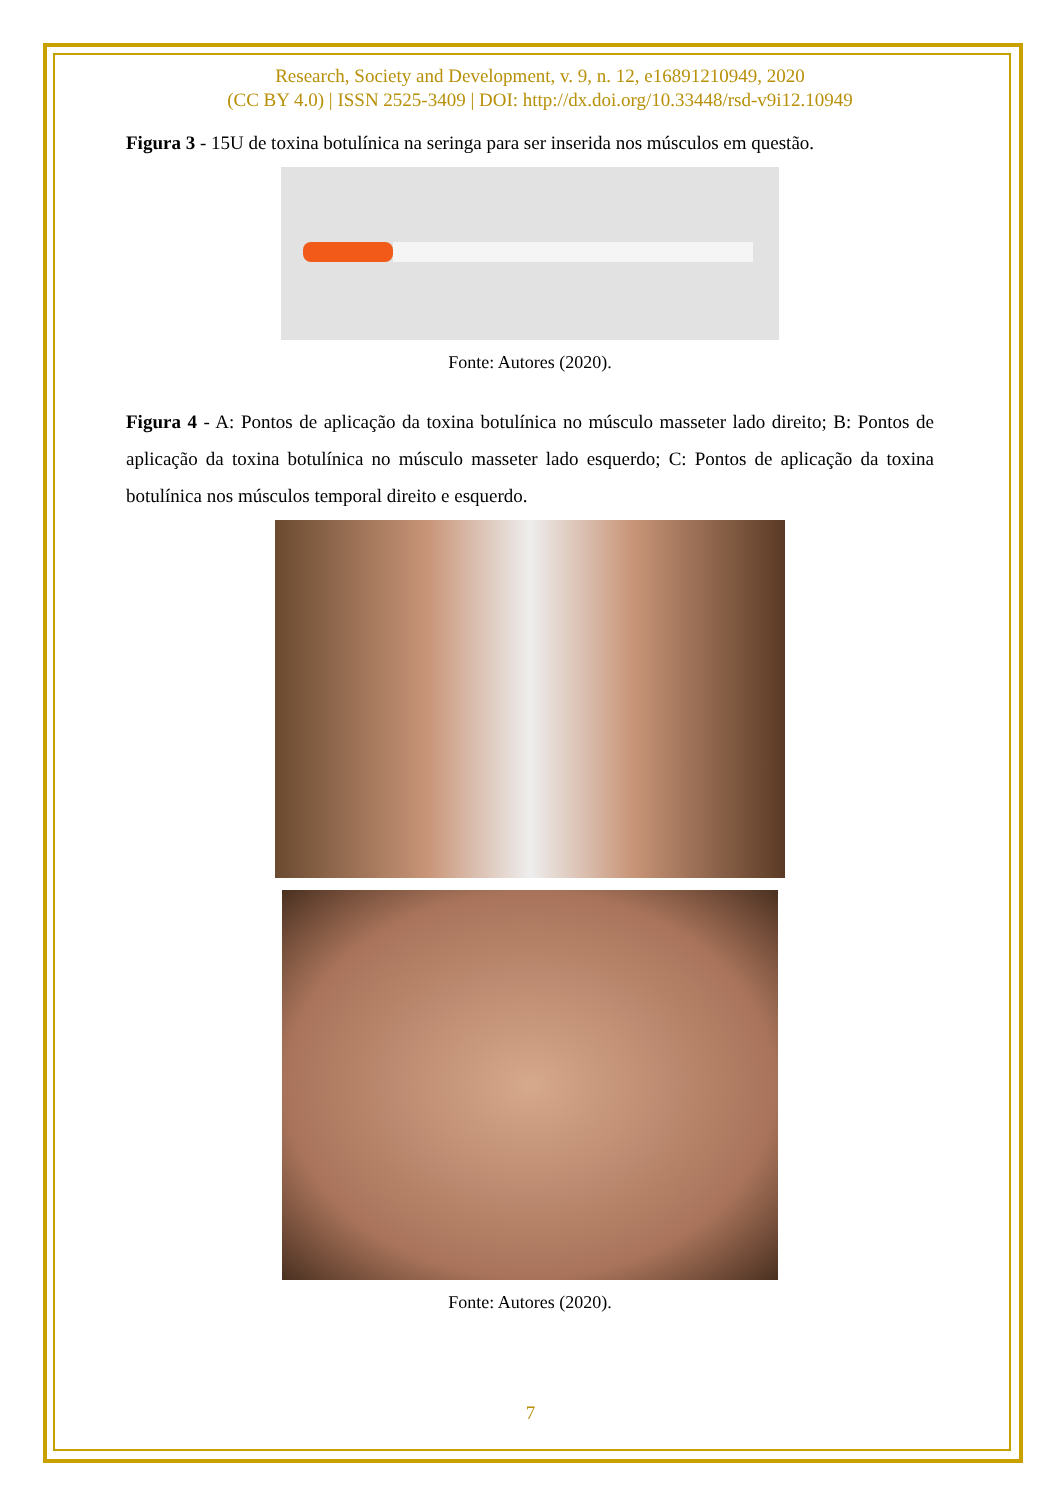Research, Society and Development, v. 9, n. 12, e16891210949, 2020
(CC BY 4.0) | ISSN 2525-3409 | DOI: http://dx.doi.org/10.33448/rsd-v9i12.10949
Figura 3 - 15U de toxina botulínica na seringa para ser inserida nos músculos em questão.
Fonte: Autores (2020).
Figura 4 - A: Pontos de aplicação da toxina botulínica no músculo masseter lado direito; B: Pontos de aplicação da toxina botulínica no músculo masseter lado esquerdo; C: Pontos de aplicação da toxina botulínica nos músculos temporal direito e esquerdo.
Fonte: Autores (2020).
7